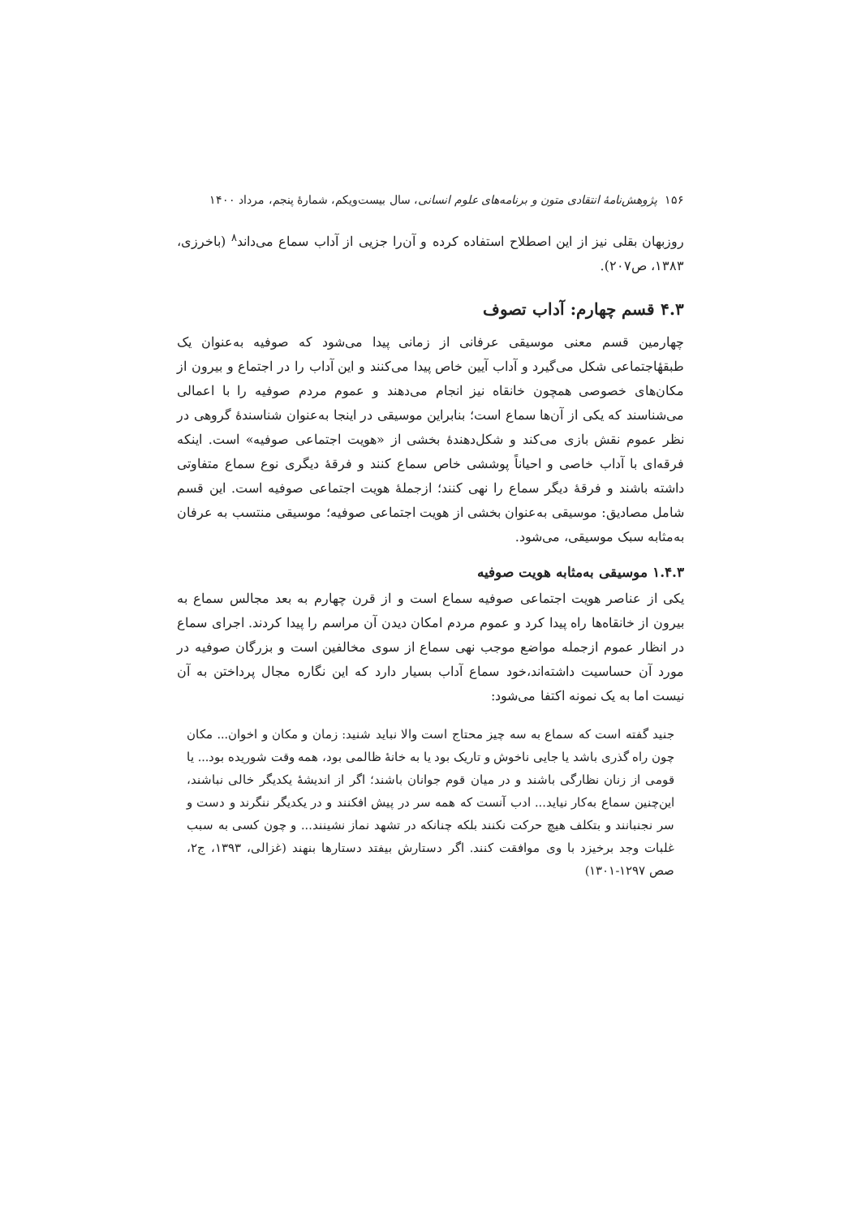۱۵۶ پژوهش‌نامهٔ انتقادی متون و برنامه‌های علوم انسانی، سال بیست‌ویکم، شمارهٔ پنجم، مرداد ۱۴۰۰
روزبهان بقلی نیز از این اصطلاح استفاده کرده و آن‌را جزیی از آداب سماع می‌داند<sup>۸</sup> (باخرزی، ۱۳۸۳، ص۲۰۷).
۴.۳ قسم چهارم: آداب تصوف
چهارمین قسم معنی موسیقی عرفانی از زمانی پیدا می‌شود که صوفیه به‌عنوان یک طبقهٔاجتماعی شکل می‌گیرد و آداب آیین خاص پیدا می‌کنند و این آداب را در اجتماع و بیرون از مکان‌های خصوصی همچون خانقاه نیز انجام می‌دهند و عموم مردم صوفیه را با اعمالی می‌شناسند که یکی از آن‌ها سماع است؛ بنابراین موسیقی در اینجا به‌عنوان شناسندهٔ گروهی در نظر عموم نقش بازی می‌کند و شکل‌دهندهٔ بخشی از «هویت اجتماعی صوفیه» است. اینکه فرقه‌ای با آداب خاصی و احیاناً پوششی خاص سماع کنند و فرقهٔ دیگری نوع سماع متفاوتی داشته باشند و فرقهٔ دیگر سماع را نهی کنند؛ ازجملهٔ هویت اجتماعی صوفیه است. این قسم شامل مصادیق: موسیقی به‌عنوان بخشی از هویت اجتماعی صوفیه؛ موسیقی منتسب به عرفان به‌مثابه سبک موسیقی، می‌شود.
۱.۴.۳ موسیقی به‌مثابه هویت صوفیه
یکی از عناصر هویت اجتماعی صوفیه سماع است و از قرن چهارم به بعد مجالس سماع به بیرون از خانقاه‌ها راه پیدا کرد و عموم مردم امکان دیدن آن مراسم را پیدا کردند. اجرای سماع در انظار عموم ازجمله مواضع موجب نهی سماع از سوی مخالفین است و بزرگان صوفیه در مورد آن حساسیت داشته‌اند،خود سماع آداب بسیار دارد که این نگاره مجال پرداختن به آن نیست اما به یک نمونه اکتفا می‌شود:
جنید گفته است که سماع به سه چیز محتاج است والا نباید شنید: زمان و مکان و اخوان... مکان چون راه گذری باشد یا جایی ناخوش و تاریک بود یا به خانهٔ ظالمی بود، همه وقت شوریده بود... یا قومی از زنان نظارگی باشند و در میان قوم جوانان باشند؛ اگر از اندیشهٔ یکدیگر خالی نباشند، این‌چنین سماع به‌کار نیاید... ادب آنست که همه سر در پیش افکنند و در یکدیگر ننگرند و دست و سر نجنبانند و بتکلف هیچ حرکت نکنند بلکه چنانکه در تشهد نماز نشینند... و چون کسی به سبب غلبات وجد برخیزد با وی موافقت کنند. اگر دستارش بیفتد دستارها بنهند (غزالی، ۱۳۹۳، ج۲، صص ۱۲۹۷-۱۳۰۱)